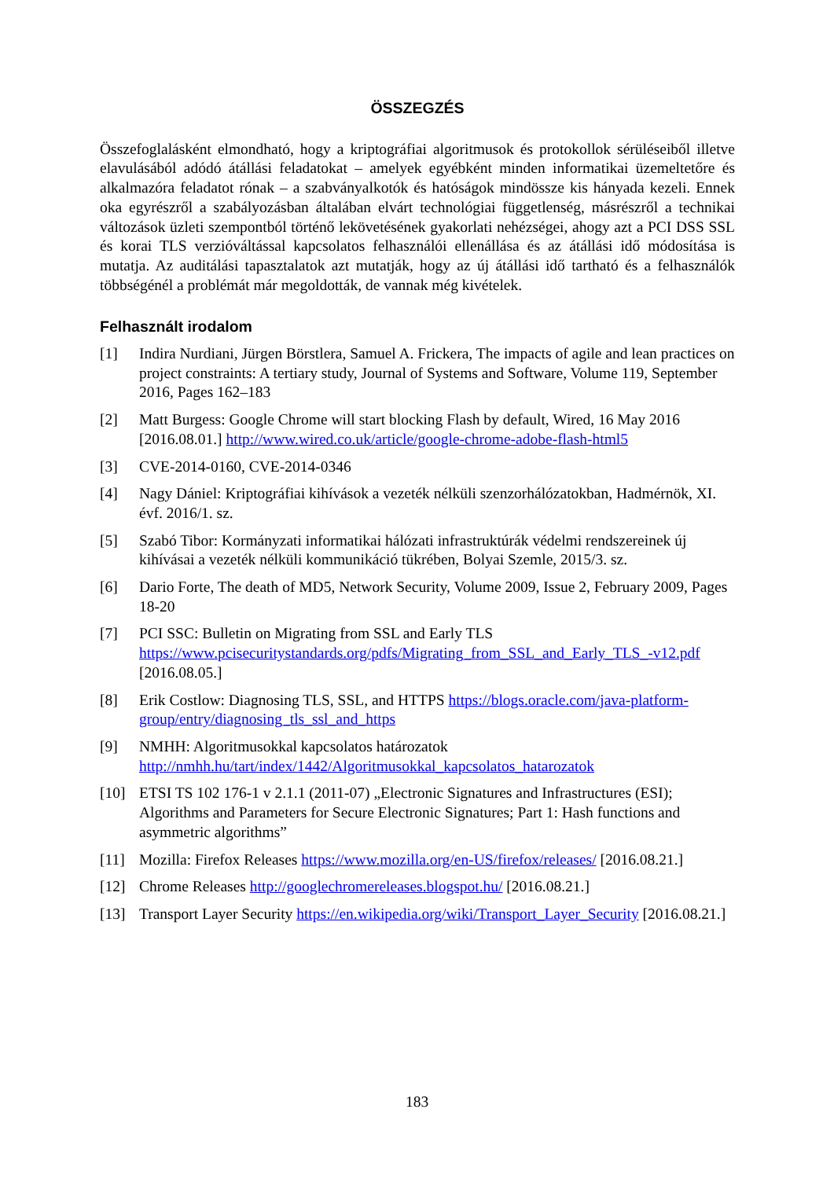ÖSSZEGZÉS
Összefoglalásként elmondható, hogy a kriptográfiai algoritmusok és protokollok sérüléseiből illetve elavulásából adódó átállási feladatokat – amelyek egyébként minden informatikai üzemeltetőre és alkalmazóra feladatot rónak – a szabványalkotók és hatóságok mindössze kis hányada kezeli. Ennek oka egyrészről a szabályozásban általában elvárt technológiai függetlenség, másrészről a technikai változások üzleti szempontból történő lekövetésének gyakorlati nehézségei, ahogy azt a PCI DSS SSL és korai TLS verzióváltással kapcsolatos felhasználói ellenállása és az átállási idő módosítása is mutatja. Az auditálási tapasztalatok azt mutatják, hogy az új átállási idő tartható és a felhasználók többségénél a problémát már megoldották, de vannak még kivételek.
Felhasznált irodalom
[1] Indira Nurdiani, Jürgen Börstlera, Samuel A. Frickera, The impacts of agile and lean practices on project constraints: A tertiary study, Journal of Systems and Software, Volume 119, September 2016, Pages 162–183
[2] Matt Burgess: Google Chrome will start blocking Flash by default, Wired, 16 May 2016 [2016.08.01.] http://www.wired.co.uk/article/google-chrome-adobe-flash-html5
[3] CVE-2014-0160, CVE-2014-0346
[4] Nagy Dániel: Kriptográfiai kihívások a vezeték nélküli szenzorhálózatokban, Hadmérnök, XI. évf. 2016/1. sz.
[5] Szabó Tibor: Kormányzati informatikai hálózati infrastruktúrák védelmi rendszereinek új kihívásai a vezeték nélküli kommunikáció tükrében, Bolyai Szemle, 2015/3. sz.
[6] Dario Forte, The death of MD5, Network Security, Volume 2009, Issue 2, February 2009, Pages 18-20
[7] PCI SSC: Bulletin on Migrating from SSL and Early TLS https://www.pcisecuritystandards.org/pdfs/Migrating_from_SSL_and_Early_TLS_-v12.pdf [2016.08.05.]
[8] Erik Costlow: Diagnosing TLS, SSL, and HTTPS https://blogs.oracle.com/java-platform-group/entry/diagnosing_tls_ssl_and_https
[9] NMHH: Algoritmusokkal kapcsolatos határozatok http://nmhh.hu/tart/index/1442/Algoritmusokkal_kapcsolatos_hatarozatok
[10] ETSI TS 102 176-1 v 2.1.1 (2011-07) „Electronic Signatures and Infrastructures (ESI); Algorithms and Parameters for Secure Electronic Signatures; Part 1: Hash functions and asymmetric algorithms”
[11] Mozilla: Firefox Releases https://www.mozilla.org/en-US/firefox/releases/ [2016.08.21.]
[12] Chrome Releases http://googlechromereleases.blogspot.hu/ [2016.08.21.]
[13] Transport Layer Security https://en.wikipedia.org/wiki/Transport_Layer_Security [2016.08.21.]
183